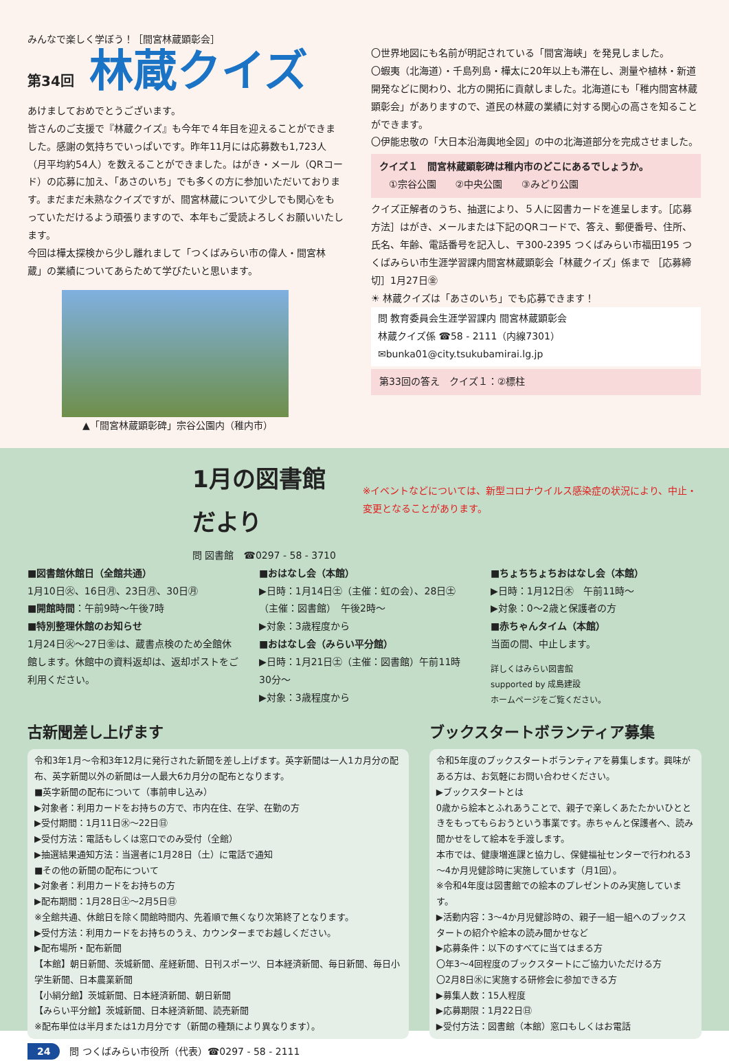みんなで楽しく学ぼう！［間宮林蔵顕彰会］
第34回 林蔵クイズ
あけましておめでとうございます。
皆さんのご支援で『林蔵クイズ』も今年で４年目を迎えることができました。感謝の気持ちでいっぱいです。昨年11月には応募数も1,723人（月平均約54人）を数えることができました。はがき・メール（QRコード）の応募に加え、「あさのいち」でも多くの方に参加いただいております。まだまだ未熟なクイズですが、間宮林蔵について少しでも関心をもっていただけるよう頑張りますので、本年もご愛読よろしくお願いいたします。
今回は樺太探検から少し離れまして「つくばみらい市の偉人・間宮林蔵」の業績についてあらためて学びたいと思います。
▲「間宮林蔵顕彰碑」宗谷公園内（稚内市）
〇世界地図にも名前が明記されている「間宮海峡」を発見しました。
〇蝦夷（北海道）・千島列島・樺太に20年以上も滞在し、測量や植林・新道開発などに関わり、北方の開拓に貢献しました。北海道にも「稚内間宮林蔵顕彰会」がありますので、道民の林蔵の業績に対する関心の高さを知ることができます。
〇伊能忠敬の「大日本沿海輿地全図」の中の北海道部分を完成させました。
クイズ１　間宮林蔵顕彰碑は稚内市のどこにあるでしょうか。
　①宗谷公園　　②中央公園　　③みどり公園
クイズ正解者のうち、抽選により、５人に図書カードを進呈します。［応募方法］はがき、メールまたは下記のQRコードで、答え、郵便番号、住所、氏名、年齢、電話番号を記入し、〒300-2395 つくばみらい市福田195 つくばみらい市生涯学習課内間宮林蔵顕彰会「林蔵クイズ」係まで ［応募締切］1月27日㊎
☀ 林蔵クイズは「あさのいち」でも応募できます！
問 教育委員会生涯学習課内 間宮林蔵顕彰会
林蔵クイズ係 ☎58 - 2111（内線7301）
✉bunka01@city.tsukubamirai.lg.jp
第33回の答え　クイズ１：②標柱
1月の図書館だより
問 図書館　☎0297 - 58 - 3710
※イベントなどについては、新型コロナウイルス感染症の状況により、中止・変更となることがあります。
■図書館休館日（全館共通）
1月10日㊋、16日㊊、23日㊊、30日㊊
■開館時間：午前9時～午後7時
■特別整理休館のお知らせ
1月24日㊋～27日㊎は、蔵書点検のため全館休館します。休館中の資料返却は、返却ポストをご利用ください。
■おはなし会（本館）
▶日時：1月14日㊏（主催：虹の会）、28日㊏（主催：図書館）　午後2時～
▶対象：3歳程度から
■おはなし会（みらい平分館）
▶日時：1月21日㊏（主催：図書館）午前11時30分～
▶対象：3歳程度から
■ちょちちょちおはなし会（本館）
▶日時：1月12日㊍　午前11時～
▶対象：0～2歳と保護者の方
■赤ちゃんタイム（本館）
当面の間、中止します。
詳しくはみらい図書館
supported by 成島建設
ホームページをご覧ください。
古新聞差し上げます
令和3年1月～令和3年12月に発行された新聞を差し上げます。英字新聞は一人1カ月分の配布、英字新聞以外の新聞は一人最大6カ月分の配布となります。
■英字新聞の配布について（事前申し込み）
▶対象者：利用カードをお持ちの方で、市内在住、在学、在勤の方
▶受付期間：1月11日㊌～22日㊐
▶受付方法：電話もしくは窓口でのみ受付（全館）
▶抽選結果通知方法：当選者に1月28日（土）に電話で通知
■その他の新聞の配布について
▶対象者：利用カードをお持ちの方
▶配布期間：1月28日㊏～2月5日㊐
※全館共通、休館日を除く開館時間内、先着順で無くなり次第終了となります。
▶受付方法：利用カードをお持ちのうえ、カウンターまでお越しください。
▶配布場所・配布新聞
【本館】朝日新聞、茨城新聞、産経新聞、日刊スポーツ、日本経済新聞、毎日新聞、毎日小学生新聞、日本農業新聞
【小絹分館】茨城新聞、日本経済新聞、朝日新聞
【みらい平分館】茨城新聞、日本経済新聞、読売新聞
※配布単位は半月または1カ月分です（新聞の種類により異なります）。
24　問 つくばみらい市役所（代表）☎0297 - 58 - 2111
ブックスタートボランティア募集
令和5年度のブックスタートボランティアを募集します。興味がある方は、お気軽にお問い合わせください。
▶ブックスタートとは
0歳から絵本とふれあうことで、親子で楽しくあたたかいひとときをもってもらおうという事業です。赤ちゃんと保護者へ、読み聞かせをして絵本を手渡します。
本市では、健康増進課と協力し、保健福祉センターで行われる3～4か月児健診時に実施しています（月1回）。
※令和4年度は図書館での絵本のプレゼントのみ実施しています。
▶活動内容：3～4か月児健診時の、親子一組一組へのブックスタートの紹介や絵本の読み聞かせなど
▶応募条件：以下のすべてに当てはまる方
〇年3～4回程度のブックスタートにご協力いただける方
〇2月8日㊌に実施する研修会に参加できる方
▶募集人数：15人程度
▶応募期限：1月22日㊐
▶受付方法：図書館（本館）窓口もしくはお電話